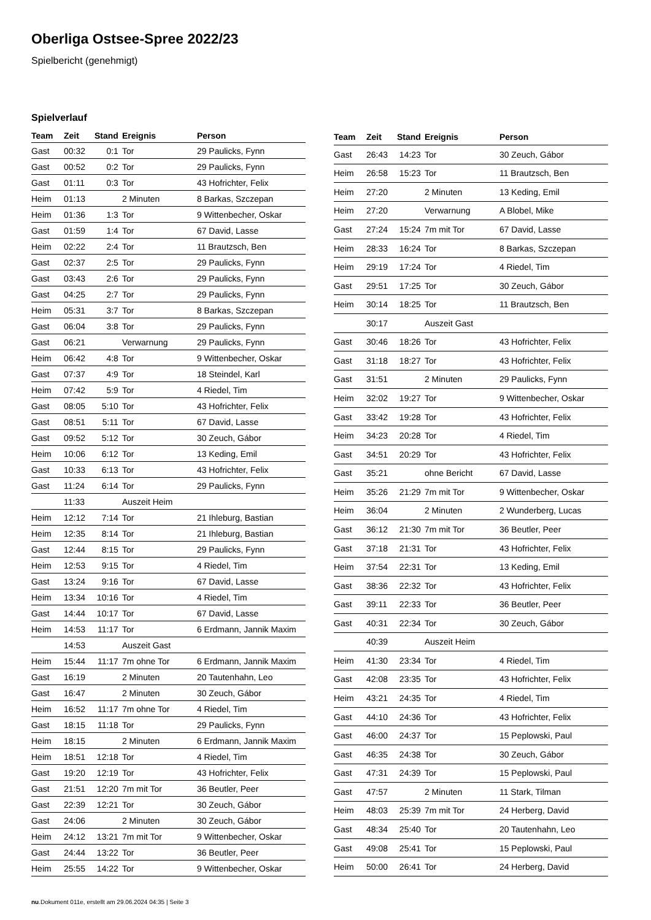Oberliga Ostsee-Spree 2022/23
Spielbericht (genehmigt)
Spielverlauf
| Team | Zeit | Stand | Ereignis | Person |
| --- | --- | --- | --- | --- |
| Gast | 00:32 | 0:1 | Tor | 29 Paulicks, Fynn |
| Gast | 00:52 | 0:2 | Tor | 29 Paulicks, Fynn |
| Gast | 01:11 | 0:3 | Tor | 43 Hofrichter, Felix |
| Heim | 01:13 | | 2 Minuten | 8 Barkas, Szczepan |
| Heim | 01:36 | 1:3 | Tor | 9 Wittenbecher, Oskar |
| Gast | 01:59 | 1:4 | Tor | 67 David, Lasse |
| Heim | 02:22 | 2:4 | Tor | 11 Brautzsch, Ben |
| Gast | 02:37 | 2:5 | Tor | 29 Paulicks, Fynn |
| Gast | 03:43 | 2:6 | Tor | 29 Paulicks, Fynn |
| Gast | 04:25 | 2:7 | Tor | 29 Paulicks, Fynn |
| Heim | 05:31 | 3:7 | Tor | 8 Barkas, Szczepan |
| Gast | 06:04 | 3:8 | Tor | 29 Paulicks, Fynn |
| Gast | 06:21 | | Verwarnung | 29 Paulicks, Fynn |
| Heim | 06:42 | 4:8 | Tor | 9 Wittenbecher, Oskar |
| Gast | 07:37 | 4:9 | Tor | 18 Steindel, Karl |
| Heim | 07:42 | 5:9 | Tor | 4 Riedel, Tim |
| Gast | 08:05 | 5:10 | Tor | 43 Hofrichter, Felix |
| Gast | 08:51 | 5:11 | Tor | 67 David, Lasse |
| Gast | 09:52 | 5:12 | Tor | 30 Zeuch, Gábor |
| Heim | 10:06 | 6:12 | Tor | 13 Keding, Emil |
| Gast | 10:33 | 6:13 | Tor | 43 Hofrichter, Felix |
| Gast | 11:24 | 6:14 | Tor | 29 Paulicks, Fynn |
| | 11:33 | | Auszeit Heim | |
| Heim | 12:12 | 7:14 | Tor | 21 Ihleburg, Bastian |
| Heim | 12:35 | 8:14 | Tor | 21 Ihleburg, Bastian |
| Gast | 12:44 | 8:15 | Tor | 29 Paulicks, Fynn |
| Heim | 12:53 | 9:15 | Tor | 4 Riedel, Tim |
| Gast | 13:24 | 9:16 | Tor | 67 David, Lasse |
| Heim | 13:34 | 10:16 | Tor | 4 Riedel, Tim |
| Gast | 14:44 | 10:17 | Tor | 67 David, Lasse |
| Heim | 14:53 | 11:17 | Tor | 6 Erdmann, Jannik Maxim |
| | 14:53 | | Auszeit Gast | |
| Heim | 15:44 | 11:17 | 7m ohne Tor | 6 Erdmann, Jannik Maxim |
| Gast | 16:19 | | 2 Minuten | 20 Tautenhahn, Leo |
| Gast | 16:47 | | 2 Minuten | 30 Zeuch, Gábor |
| Heim | 16:52 | 11:17 | 7m ohne Tor | 4 Riedel, Tim |
| Gast | 18:15 | 11:18 | Tor | 29 Paulicks, Fynn |
| Heim | 18:15 | | 2 Minuten | 6 Erdmann, Jannik Maxim |
| Heim | 18:51 | 12:18 | Tor | 4 Riedel, Tim |
| Gast | 19:20 | 12:19 | Tor | 43 Hofrichter, Felix |
| Gast | 21:51 | 12:20 | 7m mit Tor | 36 Beutler, Peer |
| Gast | 22:39 | 12:21 | Tor | 30 Zeuch, Gábor |
| Gast | 24:06 | | 2 Minuten | 30 Zeuch, Gábor |
| Heim | 24:12 | 13:21 | 7m mit Tor | 9 Wittenbecher, Oskar |
| Gast | 24:44 | 13:22 | Tor | 36 Beutler, Peer |
| Heim | 25:55 | 14:22 | Tor | 9 Wittenbecher, Oskar |
| Team | Zeit | Stand | Ereignis | Person |
| --- | --- | --- | --- | --- |
| Gast | 26:43 | 14:23 | Tor | 30 Zeuch, Gábor |
| Heim | 26:58 | 15:23 | Tor | 11 Brautzsch, Ben |
| Heim | 27:20 | | 2 Minuten | 13 Keding, Emil |
| Heim | 27:20 | | Verwarnung | A Blobel, Mike |
| Gast | 27:24 | 15:24 | 7m mit Tor | 67 David, Lasse |
| Heim | 28:33 | 16:24 | Tor | 8 Barkas, Szczepan |
| Heim | 29:19 | 17:24 | Tor | 4 Riedel, Tim |
| Gast | 29:51 | 17:25 | Tor | 30 Zeuch, Gábor |
| Heim | 30:14 | 18:25 | Tor | 11 Brautzsch, Ben |
| | 30:17 | | Auszeit Gast | |
| Gast | 30:46 | 18:26 | Tor | 43 Hofrichter, Felix |
| Gast | 31:18 | 18:27 | Tor | 43 Hofrichter, Felix |
| Gast | 31:51 | | 2 Minuten | 29 Paulicks, Fynn |
| Heim | 32:02 | 19:27 | Tor | 9 Wittenbecher, Oskar |
| Gast | 33:42 | 19:28 | Tor | 43 Hofrichter, Felix |
| Heim | 34:23 | 20:28 | Tor | 4 Riedel, Tim |
| Gast | 34:51 | 20:29 | Tor | 43 Hofrichter, Felix |
| Gast | 35:21 | | ohne Bericht | 67 David, Lasse |
| Heim | 35:26 | 21:29 | 7m mit Tor | 9 Wittenbecher, Oskar |
| Heim | 36:04 | | 2 Minuten | 2 Wunderberg, Lucas |
| Gast | 36:12 | 21:30 | 7m mit Tor | 36 Beutler, Peer |
| Gast | 37:18 | 21:31 | Tor | 43 Hofrichter, Felix |
| Heim | 37:54 | 22:31 | Tor | 13 Keding, Emil |
| Gast | 38:36 | 22:32 | Tor | 43 Hofrichter, Felix |
| Gast | 39:11 | 22:33 | Tor | 36 Beutler, Peer |
| Gast | 40:31 | 22:34 | Tor | 30 Zeuch, Gábor |
| | 40:39 | | Auszeit Heim | |
| Heim | 41:30 | 23:34 | Tor | 4 Riedel, Tim |
| Gast | 42:08 | 23:35 | Tor | 43 Hofrichter, Felix |
| Heim | 43:21 | 24:35 | Tor | 4 Riedel, Tim |
| Gast | 44:10 | 24:36 | Tor | 43 Hofrichter, Felix |
| Gast | 46:00 | 24:37 | Tor | 15 Peplowski, Paul |
| Gast | 46:35 | 24:38 | Tor | 30 Zeuch, Gábor |
| Gast | 47:31 | 24:39 | Tor | 15 Peplowski, Paul |
| Gast | 47:57 | | 2 Minuten | 11 Stark, Tilman |
| Heim | 48:03 | 25:39 | 7m mit Tor | 24 Herberg, David |
| Gast | 48:34 | 25:40 | Tor | 20 Tautenhahn, Leo |
| Gast | 49:08 | 25:41 | Tor | 15 Peplowski, Paul |
| Heim | 50:00 | 26:41 | Tor | 24 Herberg, David |
nu.Dokument 011e, erstellt am 29.06.2024 04:35 | Seite 3